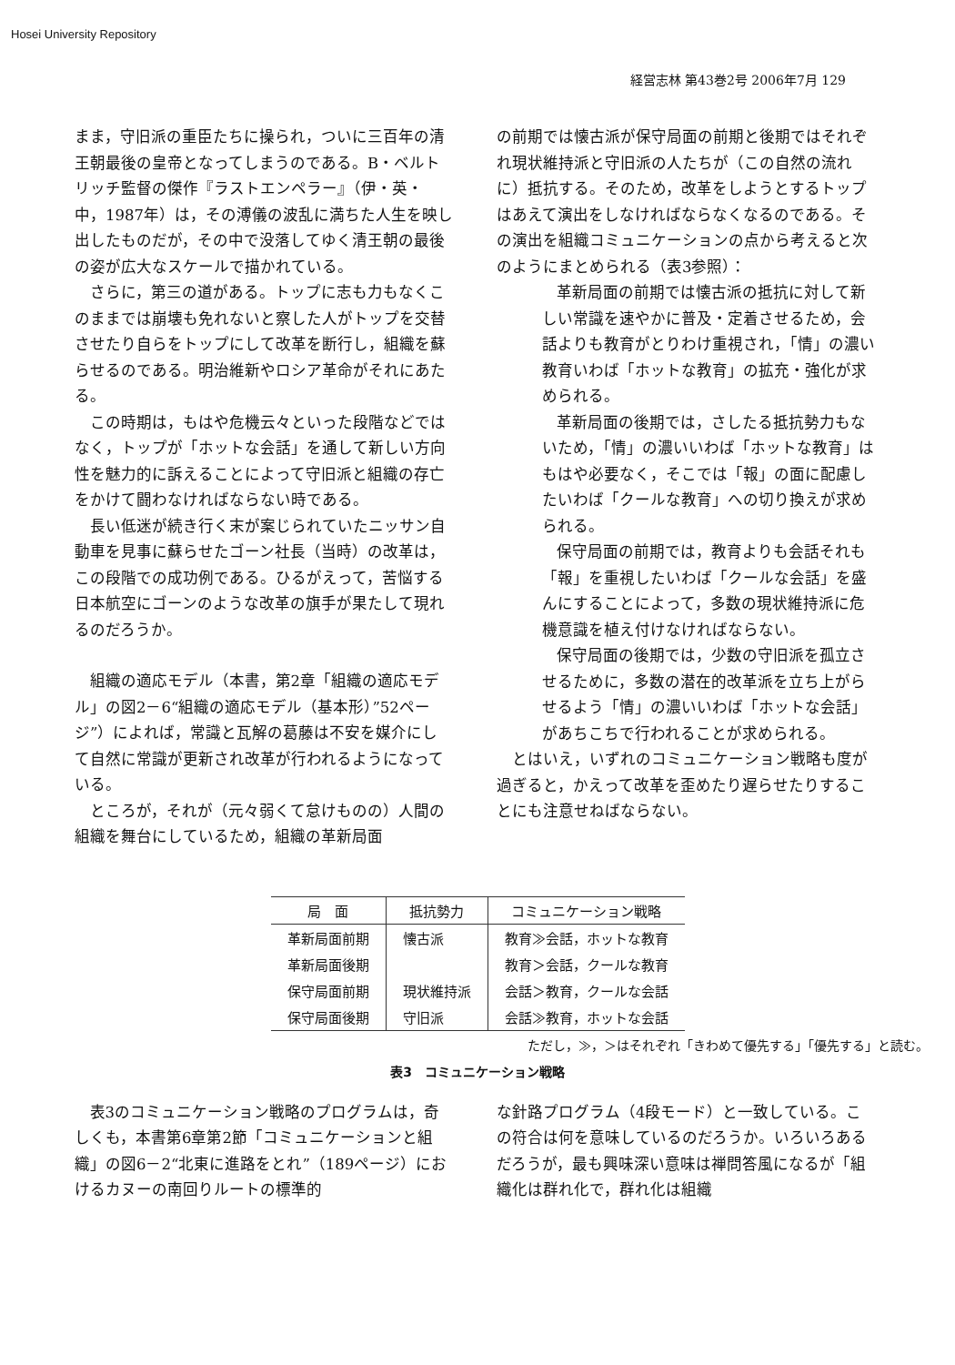Hosei University Repository
経営志林 第43巻2号 2006年7月 129
まま，守旧派の重臣たちに操られ，ついに三百年の清王朝最後の皇帝となってしまうのである。B・ベルトリッチ監督の傑作『ラストエンペラー』（伊・英・中，1987年）は，その溥儀の波乱に満ちた人生を映し出したものだが，その中で没落してゆく清王朝の最後の姿が広大なスケールで描かれている。
さらに，第三の道がある。トップに志も力もなくこのままでは崩壊も免れないと察した人がトップを交替させたり自らをトップにして改革を断行し，組織を蘇らせるのである。明治維新やロシア革命がそれにあたる。
この時期は，もはや危機云々といった段階などではなく，トップが「ホットな会話」を通して新しい方向性を魅力的に訴えることによって守旧派と組織の存亡をかけて闘わなければならない時である。
長い低迷が続き行く末が案じられていたニッサン自動車を見事に蘇らせたゴーン社長（当時）の改革は，この段階での成功例である。ひるがえって，苦悩する日本航空にゴーンのような改革の旗手が果たして現れるのだろうか。
組織の適応モデル（本書，第2章「組織の適応モデル」の図2－6“組織の適応モデル（基本形）”52ページ”）によれば，常識と瓦解の葛藤は不安を媒介にして自然に常識が更新され改革が行われるようになっている。
ところが，それが（元々弱くて怠けものの）人間の組織を舞台にしているため，組織の革新局面
の前期では懐古派が保守局面の前期と後期ではそれぞれ現状維持派と守旧派の人たちが（この自然の流れに）抵抗する。そのため，改革をしようとするトップはあえて演出をしなければならなくなるのである。その演出を組織コミュニケーションの点から考えると次のようにまとめられる（表3参照）：
革新局面の前期では懐古派の抵抗に対して新しい常識を速やかに普及・定着させるため，会話よりも教育がとりわけ重視され，「情」の濃い教育いわば「ホットな教育」の拡充・強化が求められる。
革新局面の後期では，さしたる抵抗勢力もないため，「情」の濃いいわば「ホットな教育」はもはや必要なく，そこでは「報」の面に配慮したいわば「クールな教育」への切り換えが求められる。
保守局面の前期では，教育よりも会話それも「報」を重視したいわば「クールな会話」を盛んにすることによって，多数の現状維持派に危機意識を植え付けなければならない。
保守局面の後期では，少数の守旧派を孤立させるために，多数の潜在的改革派を立ち上がらせるよう「情」の濃いいわば「ホットな会話」があちこちで行われることが求められる。
とはいえ，いずれのコミュニケーション戦略も度が過ぎると，かえって改革を歪めたり遅らせたりすることにも注意せねばならない。
| 局 面 | 抵抗勢力 | コミュニケーション戦略 |
| --- | --- | --- |
| 革新局面前期 | 懐古派 | 教育≫会話，ホットな教育 |
| 革新局面後期 | | 教育＞会話，クールな教育 |
| 保守局面前期 | 現状維持派 | 会話＞教育，クールな会話 |
| 保守局面後期 | 守旧派 | 会話≫教育，ホットな会話 |
ただし，≫，＞はそれぞれ「きわめて優先する」「優先する」と読む。
表3　コミュニケーション戦略
表3のコミュニケーション戦略のプログラムは，奇しくも，本書第6章第2節「コミュニケーションと組織」の図6－2“北東に進路をとれ”（189ページ）におけるカヌーの南回りルートの標準的
な針路プログラム（4段モード）と一致している。この符合は何を意味しているのだろうか。いろいろあるだろうが，最も興味深い意味は禅問答風になるが「組織化は群れ化で，群れ化は組織